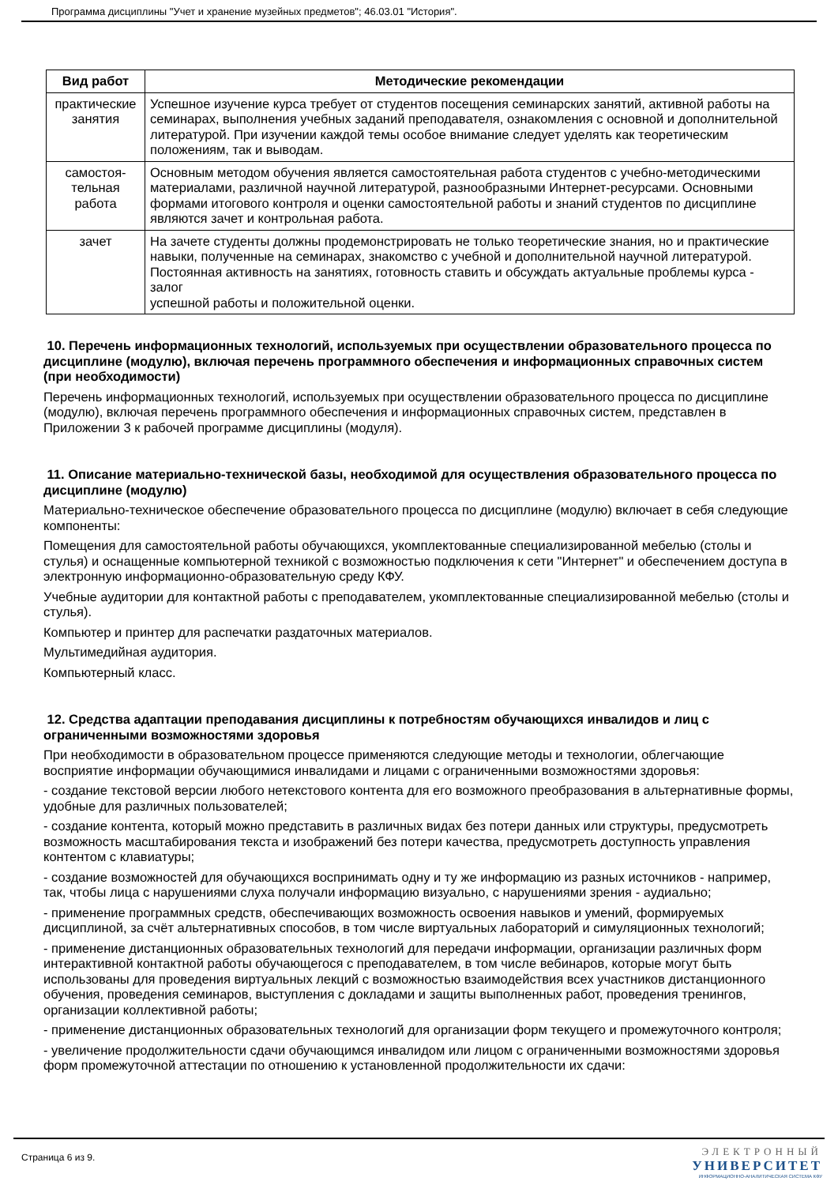Программа дисциплины "Учет и хранение музейных предметов"; 46.03.01 "История".
| Вид работ | Методические рекомендации |
| --- | --- |
| практические занятия | Успешное изучение курса требует от студентов посещения семинарских занятий, активной работы на семинарах, выполнения учебных заданий преподавателя, ознакомления с основной и дополнительной литературой. При изучении каждой темы особое внимание следует уделять как теоретическим положениям, так и выводам. |
| самостоя- тельная работа | Основным методом обучения является самостоятельная работа студентов с учебно-методическими материалами, различной научной литературой, разнообразными Интернет-ресурсами. Основными формами итогового контроля и оценки самостоятельной работы и знаний студентов по дисциплине являются зачет и контрольная работа. |
| зачет | На зачете студенты должны продемонстрировать не только теоретические знания, но и практические навыки, полученные на семинарах, знакомство с учебной и дополнительной научной литературой. Постоянная активность на занятиях, готовность ставить и обсуждать актуальные проблемы курса - залог успешной работы и положительной оценки. |
10. Перечень информационных технологий, используемых при осуществлении образовательного процесса по дисциплине (модулю), включая перечень программного обеспечения и информационных справочных систем (при необходимости)
Перечень информационных технологий, используемых при осуществлении образовательного процесса по дисциплине (модулю), включая перечень программного обеспечения и информационных справочных систем, представлен в Приложении 3 к рабочей программе дисциплины (модуля).
11. Описание материально-технической базы, необходимой для осуществления образовательного процесса по дисциплине (модулю)
Материально-техническое обеспечение образовательного процесса по дисциплине (модулю) включает в себя следующие компоненты:
Помещения для самостоятельной работы обучающихся, укомплектованные специализированной мебелью (столы и стулья) и оснащенные компьютерной техникой с возможностью подключения к сети "Интернет" и обеспечением доступа в электронную информационно-образовательную среду КФУ.
Учебные аудитории для контактной работы с преподавателем, укомплектованные специализированной мебелью (столы и стулья).
Компьютер и принтер для распечатки раздаточных материалов.
Мультимедийная аудитория.
Компьютерный класс.
12. Средства адаптации преподавания дисциплины к потребностям обучающихся инвалидов и лиц с ограниченными возможностями здоровья
При необходимости в образовательном процессе применяются следующие методы и технологии, облегчающие восприятие информации обучающимися инвалидами и лицами с ограниченными возможностями здоровья:
- создание текстовой версии любого нетекстового контента для его возможного преобразования в альтернативные формы, удобные для различных пользователей;
- создание контента, который можно представить в различных видах без потери данных или структуры, предусмотреть возможность масштабирования текста и изображений без потери качества, предусмотреть доступность управления контентом с клавиатуры;
- создание возможностей для обучающихся воспринимать одну и ту же информацию из разных источников - например, так, чтобы лица с нарушениями слуха получали информацию визуально, с нарушениями зрения - аудиально;
- применение программных средств, обеспечивающих возможность освоения навыков и умений, формируемых дисциплиной, за счёт альтернативных способов, в том числе виртуальных лабораторий и симуляционных технологий;
- применение дистанционных образовательных технологий для передачи информации, организации различных форм интерактивной контактной работы обучающегося с преподавателем, в том числе вебинаров, которые могут быть использованы для проведения виртуальных лекций с возможностью взаимодействия всех участников дистанционного обучения, проведения семинаров, выступления с докладами и защиты выполненных работ, проведения тренингов, организации коллективной работы;
- применение дистанционных образовательных технологий для организации форм текущего и промежуточного контроля;
- увеличение продолжительности сдачи обучающимся инвалидом или лицом с ограниченными возможностями здоровья форм промежуточной аттестации по отношению к установленной продолжительности их сдачи:
Страница 6 из 9.
ЭЛЕКТРОННЫЙ
УНИВЕРСИТЕТ
ИНФОРМАЦИОННО-АНАЛИТИЧЕСКАЯ СИСТЕМА КФУ